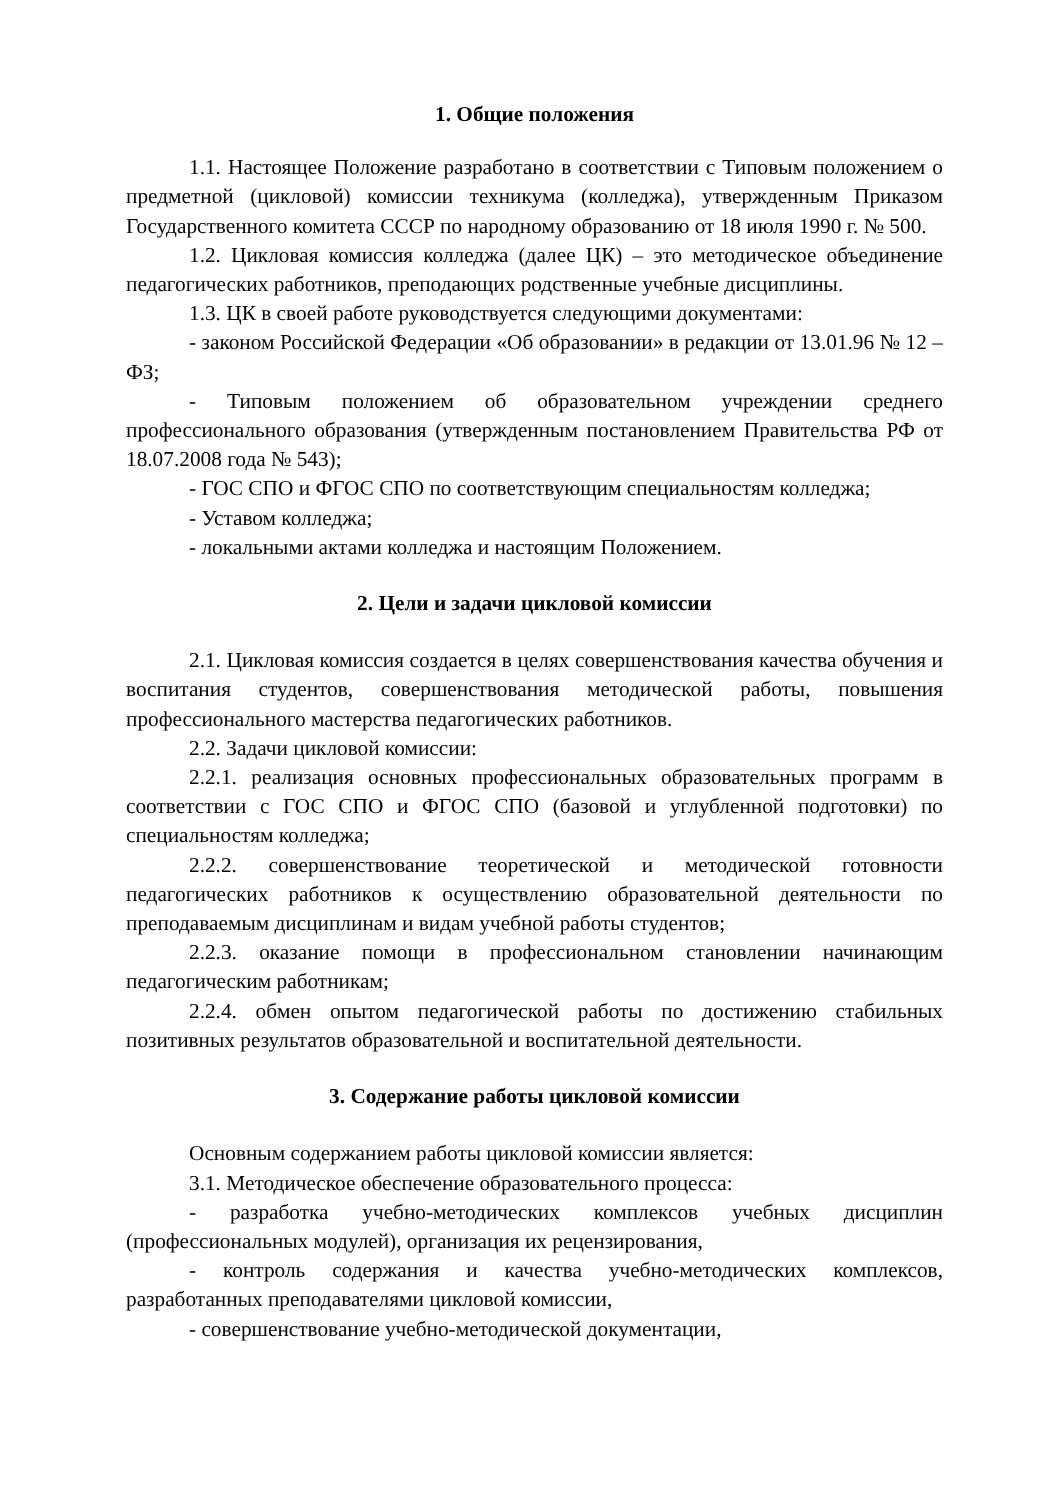1. Общие положения
1.1. Настоящее Положение разработано в соответствии с Типовым положением о предметной (цикловой) комиссии техникума (колледжа), утвержденным Приказом Государственного комитета СССР по народному образованию от 18 июля 1990 г. № 500.
1.2. Цикловая комиссия колледжа (далее ЦК) – это методическое объединение педагогических работников, преподающих родственные учебные дисциплины.
1.3. ЦК в своей работе руководствуется следующими документами:
- законом Российской Федерации «Об образовании» в редакции от 13.01.96 № 12 – ФЗ;
- Типовым положением об образовательном учреждении среднего профессионального образования (утвержденным постановлением Правительства РФ от 18.07.2008 года № 543);
- ГОС СПО и ФГОС СПО по соответствующим специальностям колледжа;
- Уставом колледжа;
- локальными актами колледжа и настоящим Положением.
2. Цели и задачи цикловой комиссии
2.1. Цикловая комиссия создается в целях совершенствования качества обучения и воспитания студентов, совершенствования методической работы, повышения профессионального мастерства педагогических работников.
2.2. Задачи цикловой комиссии:
2.2.1. реализация основных профессиональных образовательных программ в соответствии с ГОС СПО и ФГОС СПО (базовой и углубленной подготовки) по специальностям колледжа;
2.2.2. совершенствование теоретической и методической готовности педагогических работников к осуществлению образовательной деятельности по преподаваемым дисциплинам и видам учебной работы студентов;
2.2.3. оказание помощи в профессиональном становлении начинающим педагогическим работникам;
2.2.4. обмен опытом педагогической работы по достижению стабильных позитивных результатов образовательной и воспитательной деятельности.
3. Содержание работы цикловой комиссии
Основным содержанием работы цикловой комиссии является:
3.1. Методическое обеспечение образовательного процесса:
- разработка учебно-методических комплексов учебных дисциплин (профессиональных модулей), организация их рецензирования,
- контроль содержания и качества учебно-методических комплексов, разработанных преподавателями цикловой комиссии,
- совершенствование учебно-методической документации,